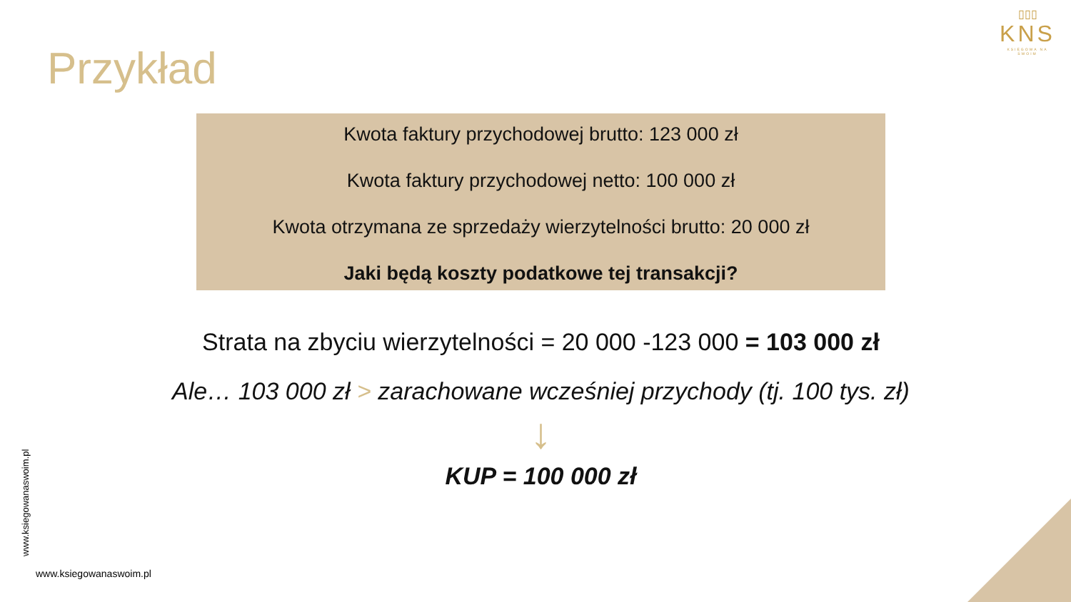Przykład
▯▯▯
KNS
KSIĘGOWA NA SWOIM
Kwota faktury przychodowej brutto: 123 000 zł
Kwota faktury przychodowej netto: 100 000 zł
Kwota otrzymana ze sprzedaży wierzytelności brutto: 20 000 zł
Jaki będą koszty podatkowe tej transakcji?
Strata na zbyciu wierzytelności = 20 000 -123 000 = 103 000 zł
Ale… 103 000 zł > zarachowane wcześniej przychody (tj. 100 tys. zł)
↓
KUP = 100 000 zł
www.ksiegowanaswoim.pl
www.ksiegowanaswoim.pl